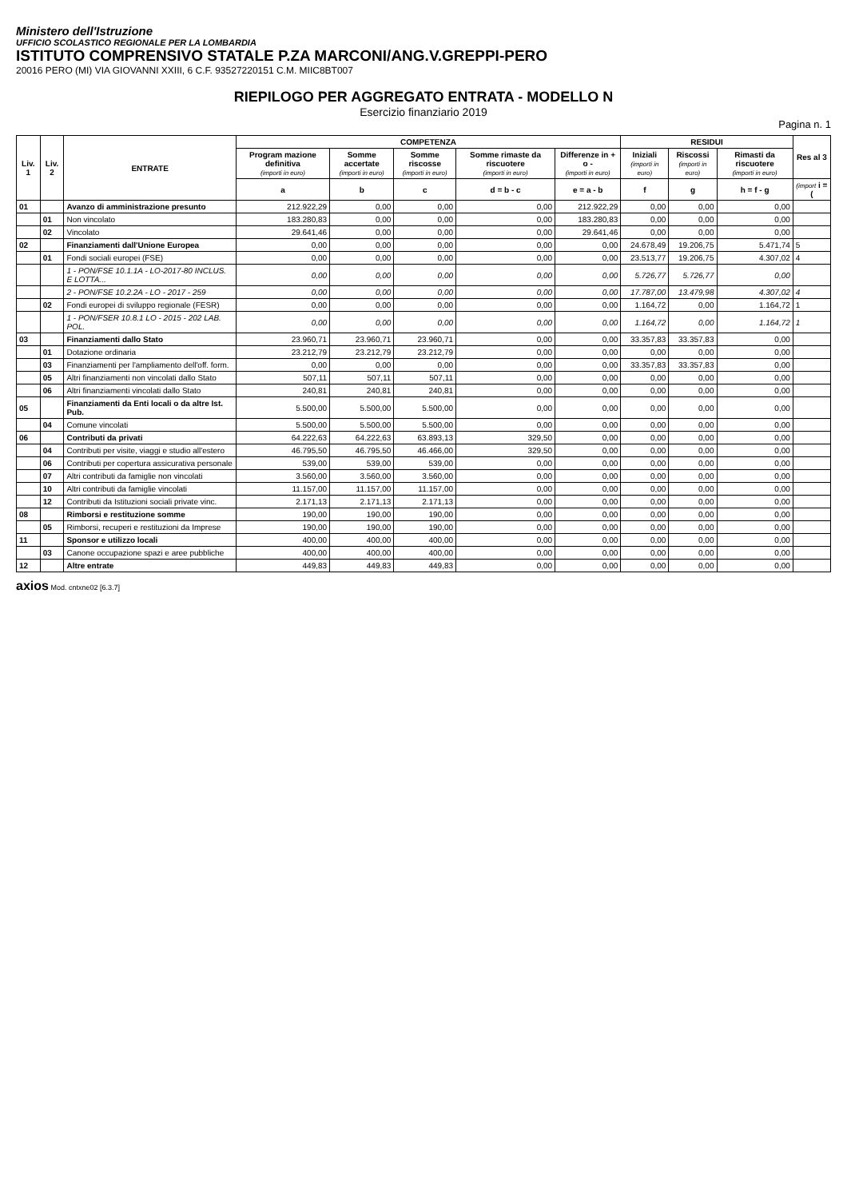Ministero dell'Istruzione
UFFICIO SCOLASTICO REGIONALE PER LA LOMBARDIA
ISTITUTO COMPRENSIVO STATALE P.ZA MARCONI/ANG.V.GREPPI-PERO
20016 PERO (MI) VIA GIOVANNI XXIII, 6 C.F. 93527220151 C.M. MIIC8BT007
RIEPILOGO PER AGGREGATO ENTRATA - MODELLO N
Esercizio finanziario 2019
Pagina n. 1
| Liv. 1 | Liv. 2 | ENTRATE | COMPETENZA | | | | | RESIDUI | | | Res al 3 |
| --- | --- | --- | --- | --- | --- | --- | --- | --- | --- | --- | --- |
| | | | Program mazione definitiva (importi in euro) | Somme accertate (importi in euro) | Somme riscosse (importi in euro) | Somme rimaste da riscuotere (importi in euro) | Differenze in + o - (importi in euro) | Iniziali (importi in euro) | Riscossi (importi in euro) | Rimasti da riscuotere (importi in euro) | |
| | | | a | b | c | d = b - c | e = a - b | f | g | h = f - g | (import i = ( |
| 01 | | Avanzo di amministrazione presunto | 212.922,29 | 0,00 | 0,00 | 0,00 | 212.922,29 | 0,00 | 0,00 | 0,00 | |
| | 01 | Non vincolato | 183.280,83 | 0,00 | 0,00 | 0,00 | 183.280,83 | 0,00 | 0,00 | 0,00 | |
| | 02 | Vincolato | 29.641,46 | 0,00 | 0,00 | 0,00 | 29.641,46 | 0,00 | 0,00 | 0,00 | |
| 02 | | Finanziamenti dall'Unione Europea | 0,00 | 0,00 | 0,00 | 0,00 | 0,00 | 24.678,49 | 19.206,75 | 5.471,74 | 5 |
| | 01 | Fondi sociali europei (FSE) | 0,00 | 0,00 | 0,00 | 0,00 | 0,00 | 23.513,77 | 19.206,75 | 4.307,02 | 4 |
| | | 1 - PON/FSE 10.1.1A - LO-2017-80 INCLUS. E LOTTA... | 0,00 | 0,00 | 0,00 | 0,00 | 0,00 | 5.726,77 | 5.726,77 | 0,00 | |
| | | 2 - PON/FSE 10.2.2A - LO - 2017 - 259 | 0,00 | 0,00 | 0,00 | 0,00 | 0,00 | 17.787,00 | 13.479,98 | 4.307,02 | 4 |
| | 02 | Fondi europei di sviluppo regionale (FESR) | 0,00 | 0,00 | 0,00 | 0,00 | 0,00 | 1.164,72 | 0,00 | 1.164,72 | 1 |
| | | 1 - PON/FSER 10.8.1 LO - 2015 - 202 LAB. POL. | 0,00 | 0,00 | 0,00 | 0,00 | 0,00 | 1.164,72 | 0,00 | 1.164,72 | 1 |
| 03 | | Finanziamenti dallo Stato | 23.960,71 | 23.960,71 | 23.960,71 | 0,00 | 0,00 | 33.357,83 | 33.357,83 | 0,00 | |
| | 01 | Dotazione ordinaria | 23.212,79 | 23.212,79 | 23.212,79 | 0,00 | 0,00 | 0,00 | 0,00 | 0,00 | |
| | 03 | Finanziamenti per l'ampliamento dell'off. form. | 0,00 | 0,00 | 0,00 | 0,00 | 0,00 | 33.357,83 | 33.357,83 | 0,00 | |
| | 05 | Altri finanziamenti non vincolati dallo Stato | 507,11 | 507,11 | 507,11 | 0,00 | 0,00 | 0,00 | 0,00 | 0,00 | |
| | 06 | Altri finanziamenti vincolati dallo Stato | 240,81 | 240,81 | 240,81 | 0,00 | 0,00 | 0,00 | 0,00 | 0,00 | |
| 05 | | Finanziamenti da Enti locali o da altre Ist. Pub. | 5.500,00 | 5.500,00 | 5.500,00 | 0,00 | 0,00 | 0,00 | 0,00 | 0,00 | |
| | 04 | Comune vincolati | 5.500,00 | 5.500,00 | 5.500,00 | 0,00 | 0,00 | 0,00 | 0,00 | 0,00 | |
| 06 | | Contributi da privati | 64.222,63 | 64.222,63 | 63.893,13 | 329,50 | 0,00 | 0,00 | 0,00 | 0,00 | |
| | 04 | Contributi per visite, viaggi e studio all'estero | 46.795,50 | 46.795,50 | 46.466,00 | 329,50 | 0,00 | 0,00 | 0,00 | 0,00 | |
| | 06 | Contributi per copertura assicurativa personale | 539,00 | 539,00 | 539,00 | 0,00 | 0,00 | 0,00 | 0,00 | 0,00 | |
| | 07 | Altri contributi da famiglie non vincolati | 3.560,00 | 3.560,00 | 3.560,00 | 0,00 | 0,00 | 0,00 | 0,00 | 0,00 | |
| | 10 | Altri contributi da famiglie vincolati | 11.157,00 | 11.157,00 | 11.157,00 | 0,00 | 0,00 | 0,00 | 0,00 | 0,00 | |
| | 12 | Contributi da Istituzioni sociali private vinc. | 2.171,13 | 2.171,13 | 2.171,13 | 0,00 | 0,00 | 0,00 | 0,00 | 0,00 | |
| 08 | | Rimborsi e restituzione somme | 190,00 | 190,00 | 190,00 | 0,00 | 0,00 | 0,00 | 0,00 | 0,00 | |
| | 05 | Rimborsi, recuperi e restituzioni da Imprese | 190,00 | 190,00 | 190,00 | 0,00 | 0,00 | 0,00 | 0,00 | 0,00 | |
| 11 | | Sponsor e utilizzo locali | 400,00 | 400,00 | 400,00 | 0,00 | 0,00 | 0,00 | 0,00 | 0,00 | |
| | 03 | Canone occupazione spazi e aree pubbliche | 400,00 | 400,00 | 400,00 | 0,00 | 0,00 | 0,00 | 0,00 | 0,00 | |
| 12 | | Altre entrate | 449,83 | 449,83 | 449,83 | 0,00 | 0,00 | 0,00 | 0,00 | 0,00 | |
axios Mod. cntxne02 [6.3.7]